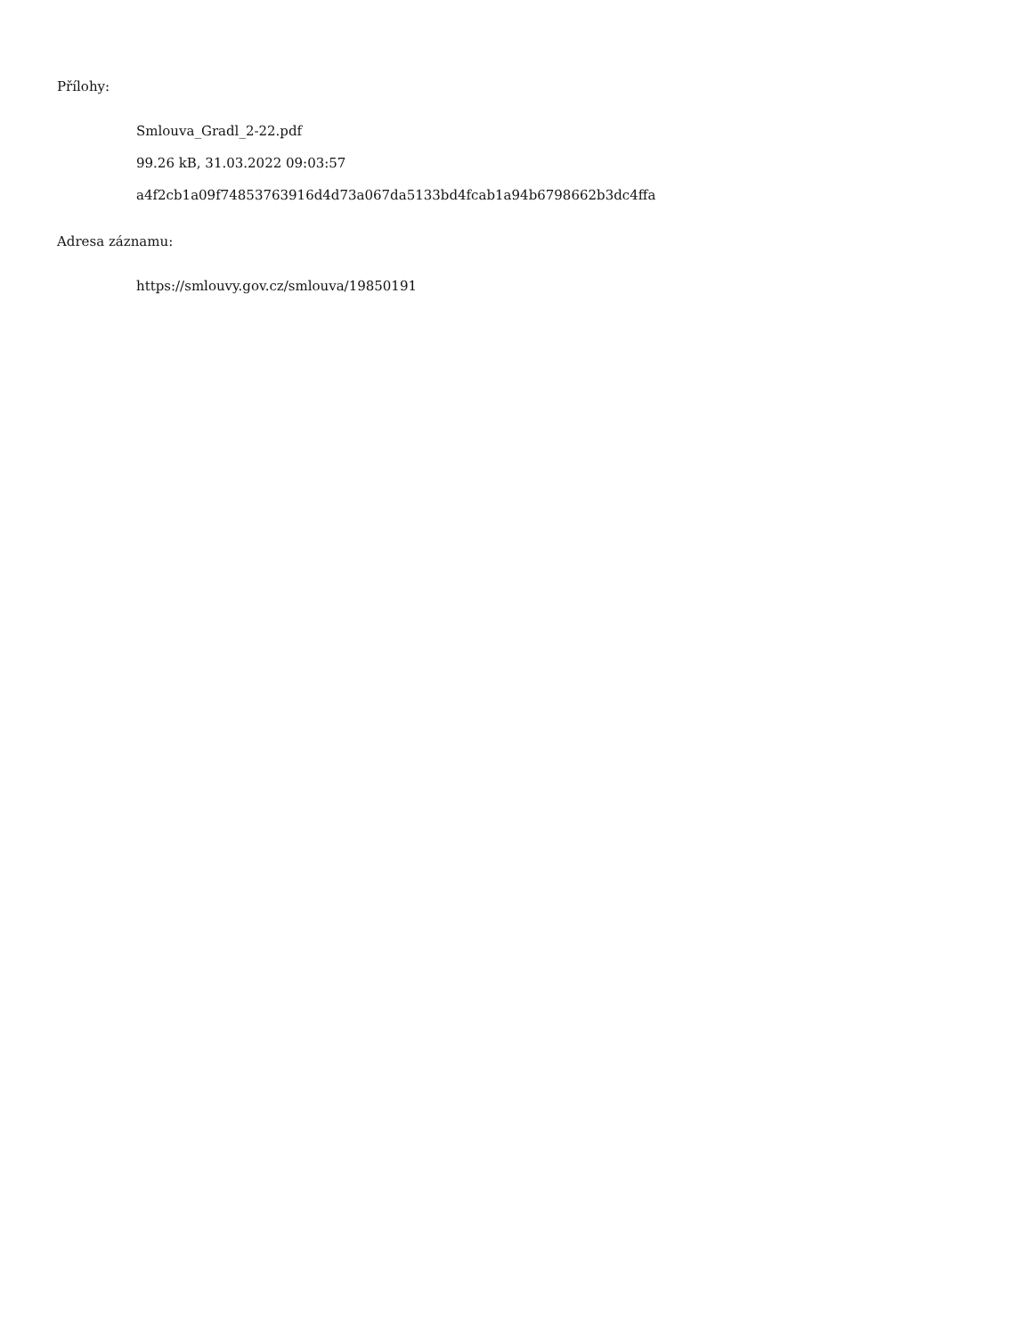Přílohy:
Smlouva_Gradl_2-22.pdf
99.26 kB, 31.03.2022 09:03:57
a4f2cb1a09f74853763916d4d73a067da5133bd4fcab1a94b6798662b3dc4ffa
Adresa záznamu:
https://smlouvy.gov.cz/smlouva/19850191